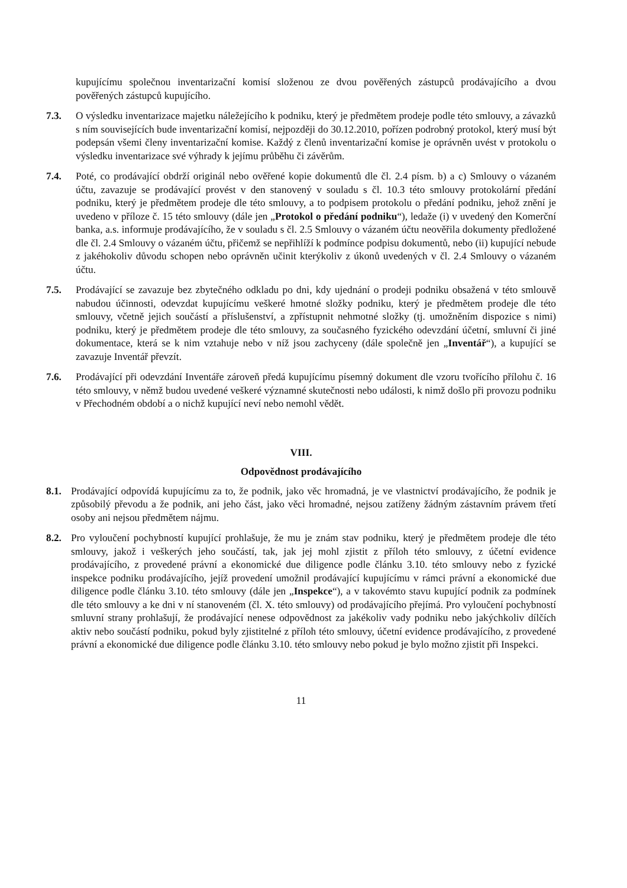kupujícímu společnou inventarizační komisí složenou ze dvou pověřených zástupců prodávajícího a dvou pověřených zástupců kupujícího.
7.3. O výsledku inventarizace majetku náležejícího k podniku, který je předmětem prodeje podle této smlouvy, a závazků s ním souvisejících bude inventarizační komisí, nejpozději do 30.12.2010, pořízen podrobný protokol, který musí být podepsán všemi členy inventarizační komise. Každý z členů inventarizační komise je oprávněn uvést v protokolu o výsledku inventarizace své výhrady k jejímu průběhu či závěrům.
7.4. Poté, co prodávající obdrží originál nebo ověřené kopie dokumentů dle čl. 2.4 písm. b) a c) Smlouvy o vázaném účtu, zavazuje se prodávající provést v den stanovený v souladu s čl. 10.3 této smlouvy protokolární předání podniku, který je předmětem prodeje dle této smlouvy, a to podpisem protokolu o předání podniku, jehož znění je uvedeno v příloze č. 15 této smlouvy (dále jen „Protokol o předání podniku“), ledaže (i) v uvedený den Komerční banka, a.s. informuje prodávajícího, že v souladu s čl. 2.5 Smlouvy o vázaném účtu neověřila dokumenty předložené dle čl. 2.4 Smlouvy o vázaném účtu, přičemž se nepřihlíží k podmínce podpisu dokumentů, nebo (ii) kupující nebude z jakéhokoliv důvodu schopen nebo oprávněn učinit kterýkoliv z úkonů uvedených v čl. 2.4 Smlouvy o vázaném účtu.
7.5. Prodávající se zavazuje bez zbytečného odkladu po dni, kdy ujednání o prodeji podniku obsažená v této smlouvě nabudou účinnosti, odevzdat kupujícímu veškeré hmotné složky podniku, který je předmětem prodeje dle této smlouvy, včetně jejich součástí a příslušenství, a zpřístupnit nehmotné složky (tj. umožněním dispozice s nimi) podniku, který je předmětem prodeje dle této smlouvy, za současného fyzického odevzdání účetní, smluvní či jiné dokumentace, která se k nim vztahuje nebo v níž jsou zachyceny (dále společně jen „Inventář“), a kupující se zavazuje Inventář převzít.
7.6. Prodávající při odevzdání Inventáře zároveň předá kupujícímu písemný dokument dle vzoru tvořícího přílohu č. 16 této smlouvy, v němž budou uvedené veškeré významné skutečnosti nebo události, k nimž došlo při provozu podniku v Přechodném období a o nichž kupující neví nebo nemohl vědět.
VIII.
Odpovědnost prodávajícího
8.1. Prodávající odpovídá kupujícímu za to, že podnik, jako věc hromadná, je ve vlastnictví prodávajícího, že podnik je způsobilý převodu a že podnik, ani jeho část, jako věci hromadné, nejsou zatíženy žádným zástavním právem třetí osoby ani nejsou předmětem nájmu.
8.2. Pro vyloučení pochybností kupující prohlašuje, že mu je znám stav podniku, který je předmětem prodeje dle této smlouvy, jakož i veškerých jeho součástí, tak, jak jej mohl zjistit z příloh této smlouvy, z účetní evidence prodávajícího, z provedené právní a ekonomické due diligence podle článku 3.10. této smlouvy nebo z fyzické inspekce podniku prodávajícího, jejíž provedení umožnil prodávající kupujícímu v rámci právní a ekonomické due diligence podle článku 3.10. této smlouvy (dále jen „Inspekce“), a v takovémto stavu kupující podnik za podmínek dle této smlouvy a ke dni v ní stanoveném (čl. X. této smlouvy) od prodávajícího přejímá. Pro vyloučení pochybností smluvní strany prohlašují, že prodávající nenese odpovědnost za jakékoliv vady podniku nebo jakýchkoliv dílčích aktiv nebo součástí podniku, pokud byly zjistitelné z příloh této smlouvy, účetní evidence prodávajícího, z provedené právní a ekonomické due diligence podle článku 3.10. této smlouvy nebo pokud je bylo možno zjistit při Inspekci.
11